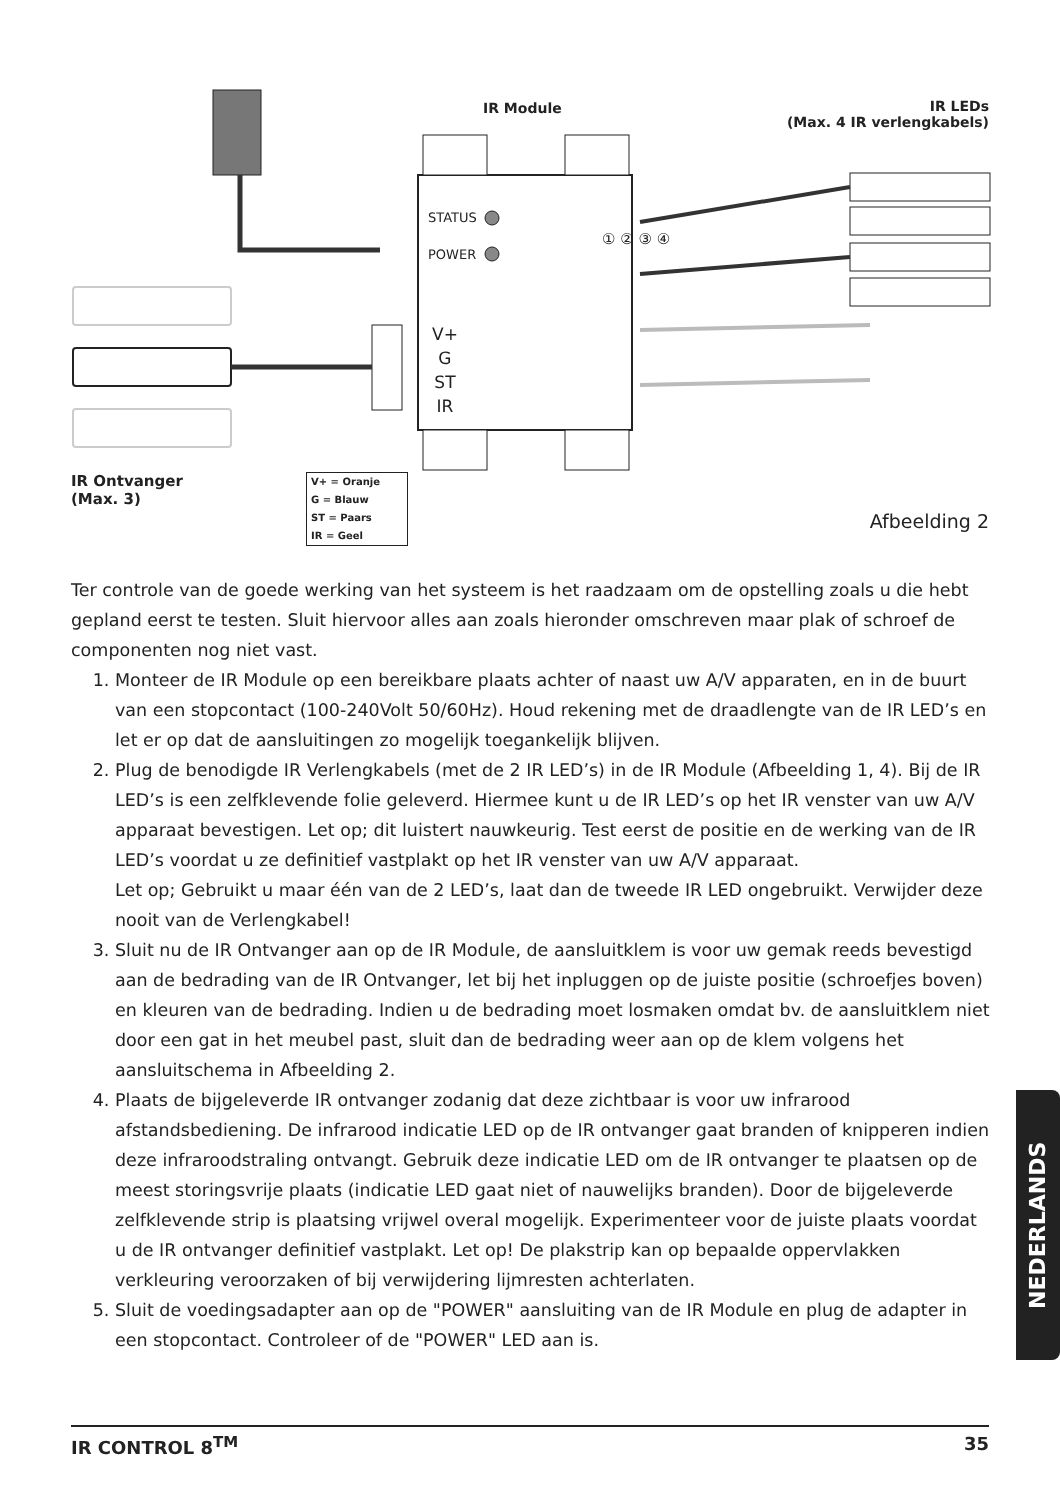IR Module
IR LEDs
(Max. 4 IR verlengkabels)
STATUS
POWER
V+
G
ST
IR
① ② ③ ④
IR Ontvanger
(Max. 3)
V+ = Oranje
G = Blauw
ST = Paars
IR = Geel
Afbeelding 2
Ter controle van de goede werking van het systeem is het raadzaam om de opstelling zoals u die hebt gepland eerst te testen. Sluit hiervoor alles aan zoals hieronder omschreven maar plak of schroef de componenten nog niet vast.
1. Monteer de IR Module op een bereikbare plaats achter of naast uw A/V apparaten, en in de buurt van een stopcontact (100-240Volt 50/60Hz). Houd rekening met de draadlengte van de IR LED’s en let er op dat de aansluitingen zo mogelijk toegankelijk blijven.
2. Plug de benodigde IR Verlengkabels (met de 2 IR LED’s) in de IR Module (Afbeelding 1, 4). Bij de IR LED’s is een zelfklevende folie geleverd. Hiermee kunt u de IR LED’s op het IR venster van uw A/V apparaat bevestigen. Let op; dit luistert nauwkeurig. Test eerst de positie en de werking van de IR LED’s voordat u ze definitief vastplakt op het IR venster van uw A/V apparaat.
Let op; Gebruikt u maar één van de 2 LED’s, laat dan de tweede IR LED ongebruikt. Verwijder deze nooit van de Verlengkabel!
3. Sluit nu de IR Ontvanger aan op de IR Module, de aansluitklem is voor uw gemak reeds bevestigd aan de bedrading van de IR Ontvanger, let bij het inpluggen op de juiste positie (schroefjes boven) en kleuren van de bedrading. Indien u de bedrading moet losmaken omdat bv. de aansluitklem niet door een gat in het meubel past, sluit dan de bedrading weer aan op de klem volgens het aansluitschema in Afbeelding 2.
4. Plaats de bijgeleverde IR ontvanger zodanig dat deze zichtbaar is voor uw infrarood afstandsbediening. De infrarood indicatie LED op de IR ontvanger gaat branden of knipperen indien deze infraroodstraling ontvangt. Gebruik deze indicatie LED om de IR ontvanger te plaatsen op de meest storingsvrije plaats (indicatie LED gaat niet of nauwelijks branden). Door de bijgeleverde zelfklevende strip is plaatsing vrijwel overal mogelijk. Experimenteer voor de juiste plaats voordat u de IR ontvanger definitief vastplakt. Let op! De plakstrip kan op bepaalde oppervlakken verkleuring veroorzaken of bij verwijdering lijmresten achterlaten.
5. Sluit de voedingsadapter aan op de "POWER" aansluiting van de IR Module en plug de adapter in een stopcontact. Controleer of de "POWER" LED aan is.
NEDERLANDS
IR CONTROL 8<sup>TM</sup> 35